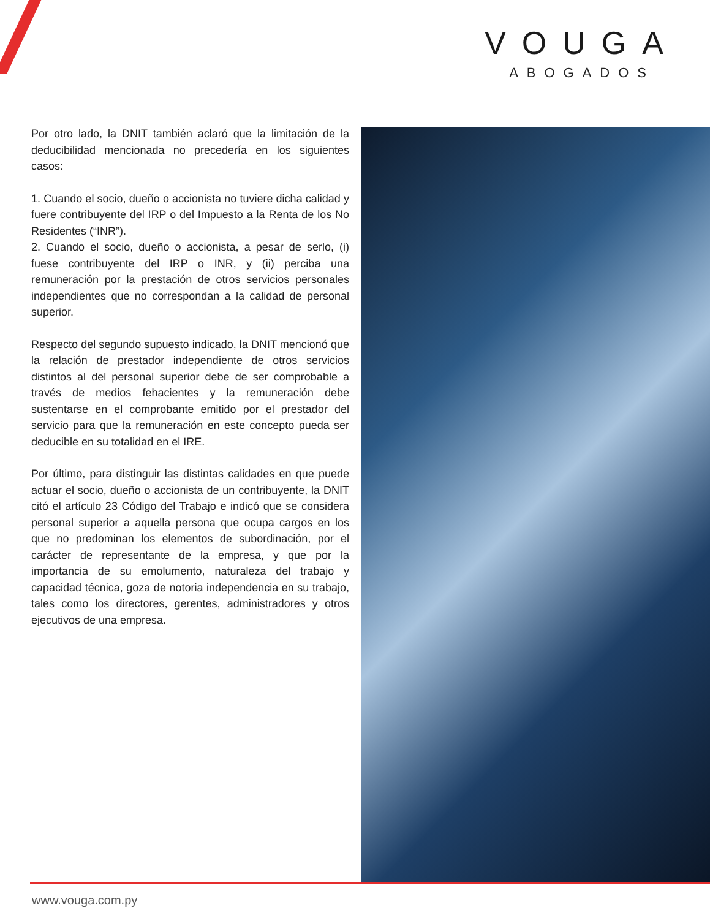VOUGA
ABOGADOS
Por otro lado, la DNIT también aclaró que la limitación de la deducibilidad mencionada no precedería en los siguientes casos:
1. Cuando el socio, dueño o accionista no tuviere dicha calidad y fuere contribuyente del IRP o del Impuesto a la Renta de los No Residentes (“INR”).
2. Cuando el socio, dueño o accionista, a pesar de serlo, (i) fuese contribuyente del IRP o INR, y (ii) perciba una remuneración por la prestación de otros servicios personales independientes que no correspondan a la calidad de personal superior.
Respecto del segundo supuesto indicado, la DNIT mencionó que la relación de prestador independiente de otros servicios distintos al del personal superior debe de ser comprobable a través de medios fehacientes y la remuneración debe sustentarse en el comprobante emitido por el prestador del servicio para que la remuneración en este concepto pueda ser deducible en su totalidad en el IRE.
Por último, para distinguir las distintas calidades en que puede actuar el socio, dueño o accionista de un contribuyente, la DNIT citó el artículo 23 Código del Trabajo e indicó que se considera personal superior a aquella persona que ocupa cargos en los que no predominan los elementos de subordinación, por el carácter de representante de la empresa, y que por la importancia de su emolumento, naturaleza del trabajo y capacidad técnica, goza de notoria independencia en su trabajo, tales como los directores, gerentes, administradores y otros ejecutivos de una empresa.
www.vouga.com.py